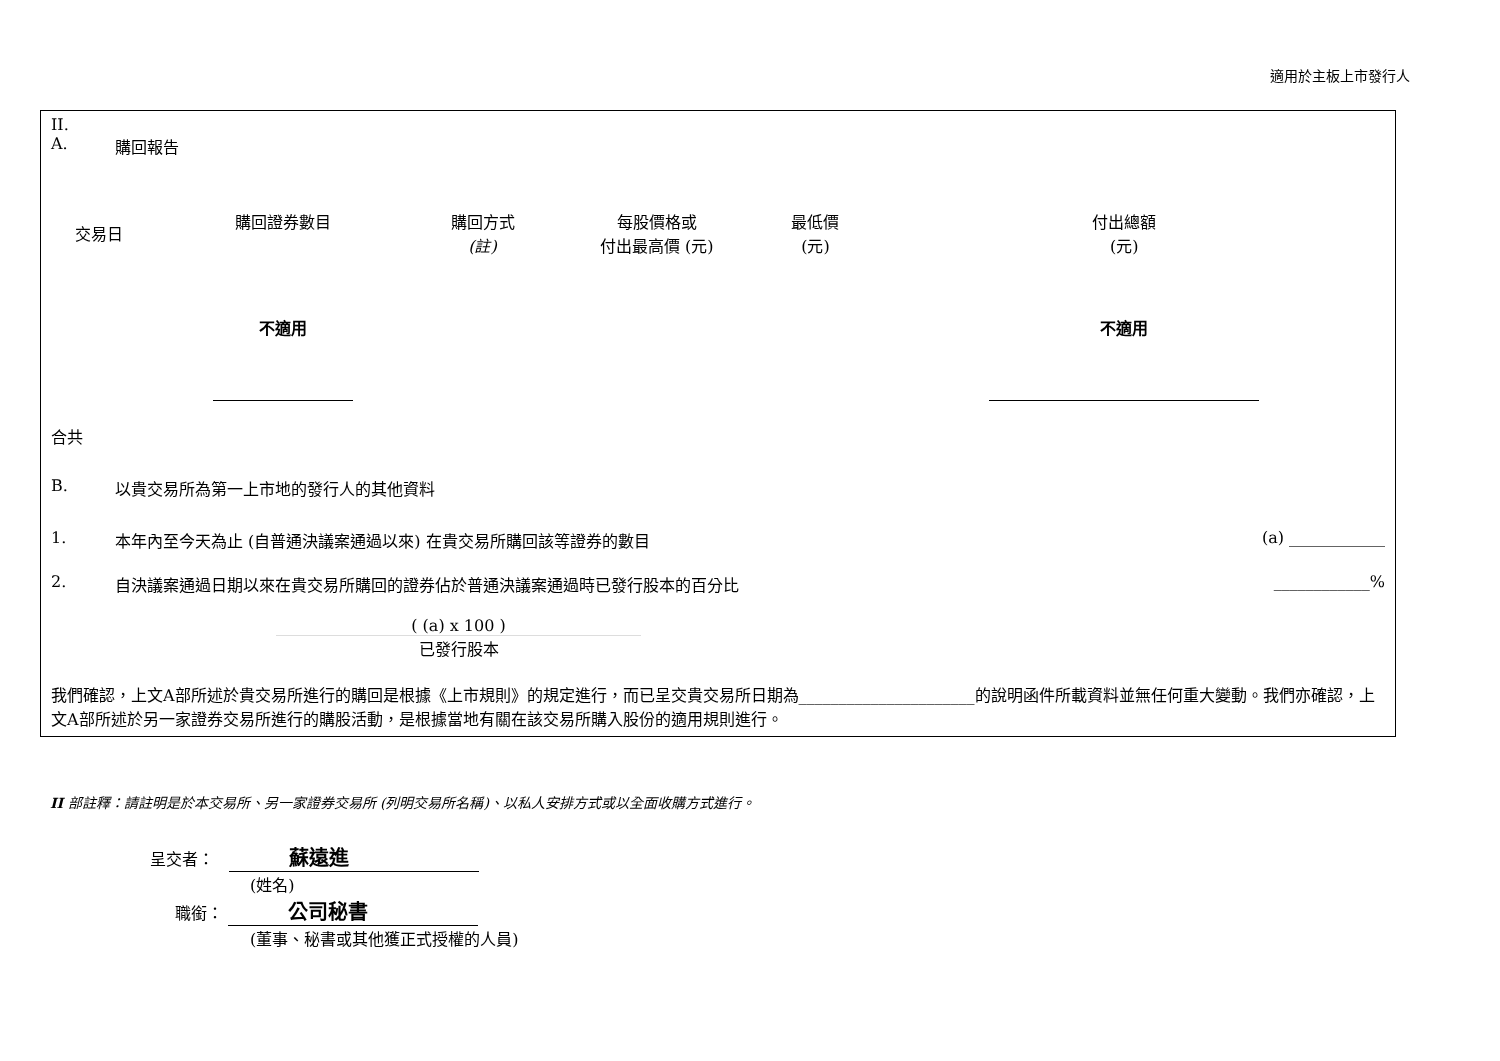適用於主板上市發行人
II.
A. 購回報告
| 交易日 | 購回證券數目 | 購回方式 (註) | 每股價格或 付出最高價 (元) | 最低價 (元) | 付出總額 (元) |
| --- | --- | --- | --- | --- | --- |
| | 不適用 | | | | 不適用 |
合共
B. 以貴交易所為第一上市地的發行人的其他資料
1. 本年內至今天為止 (自普通決議案通過以來) 在貴交易所購回該等證券的數目 (a) ____________
2. 自決議案通過日期以來在貴交易所購回的證券佔於普通決議案通過時已發行股本的百分比 ____________%
( (a) x 100 )
已發行股本
我們確認，上文A部所述於貴交易所進行的購回是根據《上市規則》的規定進行，而已呈交貴交易所日期為______________________的說明函件所載資料並無任何重大變動。我們亦確認，上文A部所述於另一家證券交易所進行的購股活動，是根據當地有關在該交易所購入股份的適用規則進行。
II 部註釋：請註明是於本交易所、另一家證券交易所 (列明交易所名稱)、以私人安排方式或以全面收購方式進行。
呈交者： 蘇遠進
(姓名)
職銜： 公司秘書
(董事、秘書或其他獲正式授權的人員)